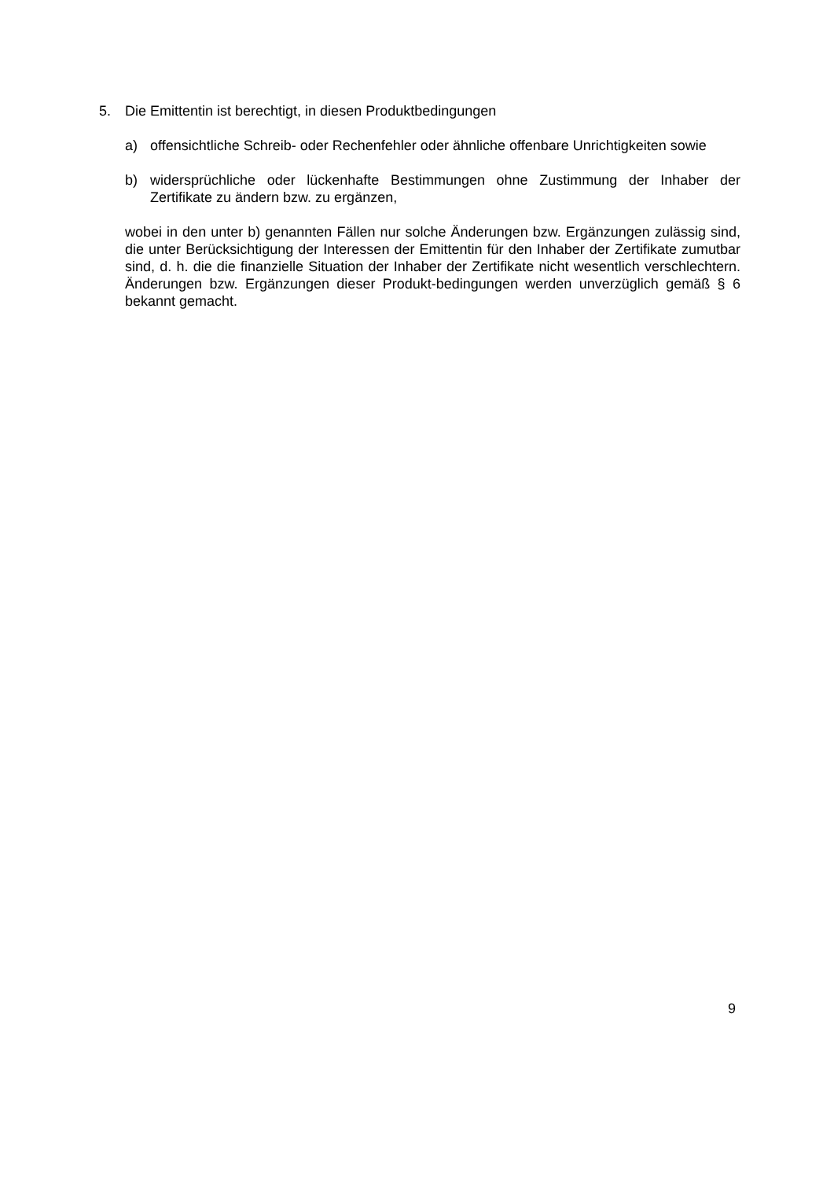5. Die Emittentin ist berechtigt, in diesen Produktbedingungen
a) offensichtliche Schreib- oder Rechenfehler oder ähnliche offenbare Unrichtigkeiten sowie
b) widersprüchliche oder lückenhafte Bestimmungen ohne Zustimmung der Inhaber der Zertifikate zu ändern bzw. zu ergänzen,
wobei in den unter b) genannten Fällen nur solche Änderungen bzw. Ergänzungen zulässig sind, die unter Berücksichtigung der Interessen der Emittentin für den Inhaber der Zertifikate zumutbar sind, d. h. die die finanzielle Situation der Inhaber der Zertifikate nicht wesentlich verschlechtern. Änderungen bzw. Ergänzungen dieser Produkt-bedingungen werden unverzüglich gemäß § 6 bekannt gemacht.
9